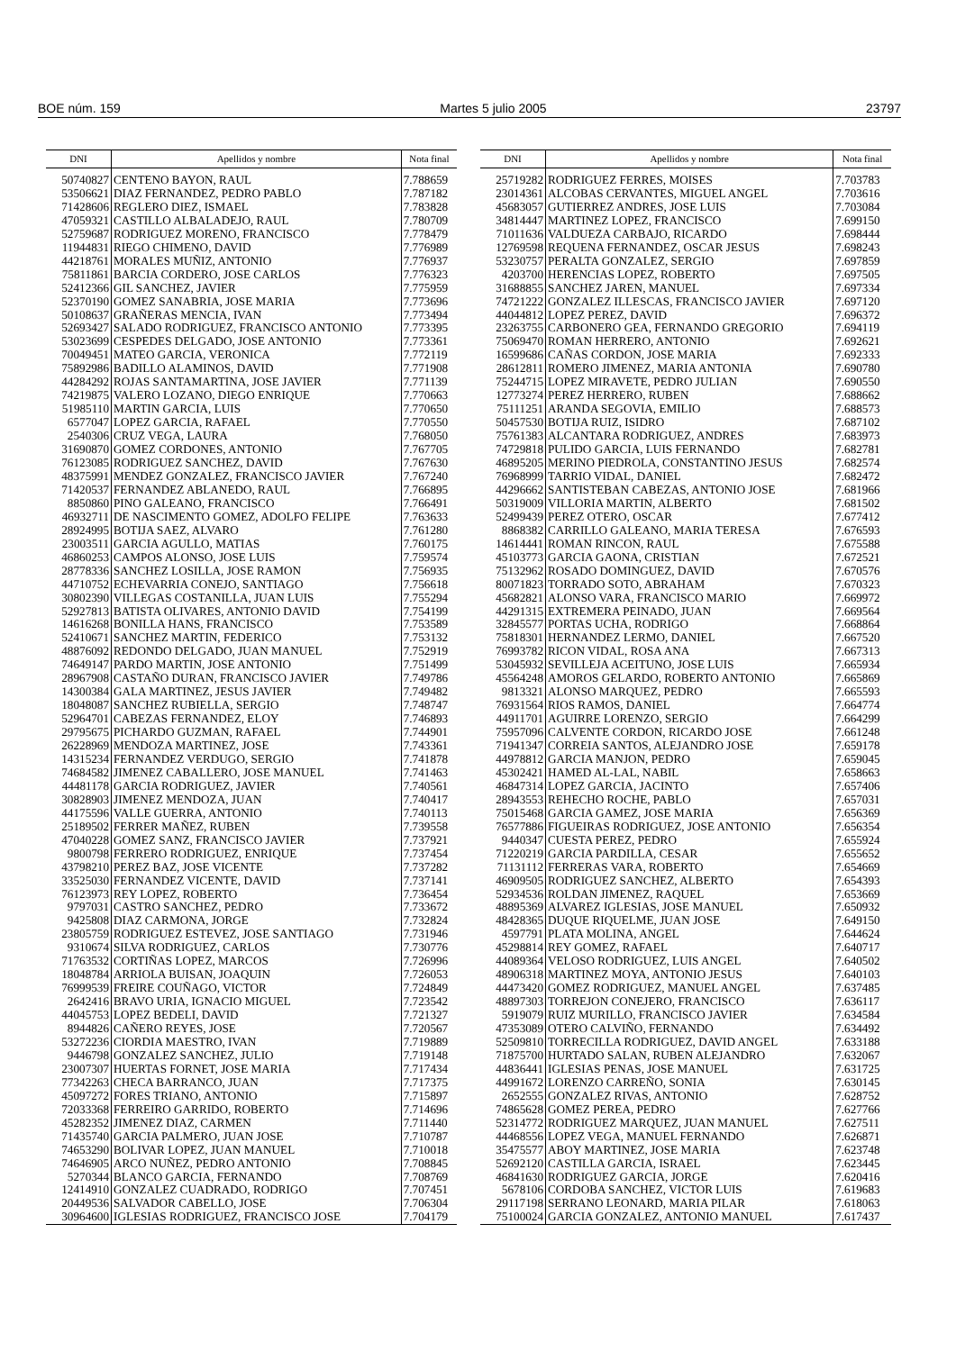BOE núm. 159 Martes 5 julio 2005 23797
| DNI | Apellidos y nombre | Nota final |
| --- | --- | --- |
| 50740827 | CENTENO BAYON, RAUL | 7.788659 |
| 53506621 | DIAZ FERNANDEZ, PEDRO PABLO | 7.787182 |
| 71428606 | REGLERO DIEZ, ISMAEL | 7.783828 |
| 47059321 | CASTILLO ALBALADEJO, RAUL | 7.780709 |
| 52759687 | RODRIGUEZ MORENO, FRANCISCO | 7.778479 |
| 11944831 | RIEGO CHIMENO, DAVID | 7.776989 |
| 44218761 | MORALES MUÑIZ, ANTONIO | 7.776937 |
| 75811861 | BARCIA CORDERO, JOSE CARLOS | 7.776323 |
| 52412366 | GIL SANCHEZ, JAVIER | 7.775959 |
| 52370190 | GOMEZ SANABRIA, JOSE MARIA | 7.773696 |
| 50108637 | GRAÑERAS MENCIA, IVAN | 7.773494 |
| 52693427 | SALADO RODRIGUEZ, FRANCISCO ANTONIO | 7.773395 |
| 53023699 | CESPEDES DELGADO, JOSE ANTONIO | 7.773361 |
| 70049451 | MATEO GARCIA, VERONICA | 7.772119 |
| 75892986 | BADILLO ALAMINOS, DAVID | 7.771908 |
| 44284292 | ROJAS SANTAMARTINA, JOSE JAVIER | 7.771139 |
| 74219875 | VALERO LOZANO, DIEGO ENRIQUE | 7.770663 |
| 51985110 | MARTIN GARCIA, LUIS | 7.770650 |
| 6577047 | LOPEZ GARCIA, RAFAEL | 7.770550 |
| 2540306 | CRUZ VEGA, LAURA | 7.768050 |
| 31690870 | GOMEZ CORDONES, ANTONIO | 7.767705 |
| 76123085 | RODRIGUEZ SANCHEZ, DAVID | 7.767630 |
| 48375991 | MENDEZ GONZALEZ, FRANCISCO JAVIER | 7.767240 |
| 71420537 | FERNANDEZ ABLANEDO, RAUL | 7.766895 |
| 8850860 | PINO GALEANO, FRANCISCO | 7.766491 |
| 46932711 | DE NASCIMENTO GOMEZ, ADOLFO FELIPE | 7.763633 |
| 28924995 | BOTIJA SAEZ, ALVARO | 7.761280 |
| 23003511 | GARCIA AGULLO, MATIAS | 7.760175 |
| 46860253 | CAMPOS ALONSO, JOSE LUIS | 7.759574 |
| 28778336 | SANCHEZ LOSILLA, JOSE RAMON | 7.756935 |
| 44710752 | ECHEVARRIA CONEJO, SANTIAGO | 7.756618 |
| 30802390 | VILLEGAS COSTANILLA, JUAN LUIS | 7.755294 |
| 52927813 | BATISTA OLIVARES, ANTONIO DAVID | 7.754199 |
| 14616268 | BONILLA HANS, FRANCISCO | 7.753589 |
| 52410671 | SANCHEZ MARTIN, FEDERICO | 7.753132 |
| 48876092 | REDONDO DELGADO, JUAN MANUEL | 7.752919 |
| 74649147 | PARDO MARTIN, JOSE ANTONIO | 7.751499 |
| 28967908 | CASTAÑO DURAN, FRANCISCO JAVIER | 7.749786 |
| 14300384 | GALA MARTINEZ, JESUS JAVIER | 7.749482 |
| 18048087 | SANCHEZ RUBIELLA, SERGIO | 7.748747 |
| 52964701 | CABEZAS FERNANDEZ, ELOY | 7.746893 |
| 29795675 | PICHARDO GUZMAN, RAFAEL | 7.744901 |
| 26228969 | MENDOZA MARTINEZ, JOSE | 7.743361 |
| 14315234 | FERNANDEZ VERDUGO, SERGIO | 7.741878 |
| 74684582 | JIMENEZ CABALLERO, JOSE MANUEL | 7.741463 |
| 44481178 | GARCIA RODRIGUEZ, JAVIER | 7.740561 |
| 30828903 | JIMENEZ MENDOZA, JUAN | 7.740417 |
| 44175596 | VALLE GUERRA, ANTONIO | 7.740113 |
| 25189502 | FERRER MAÑEZ, RUBEN | 7.739558 |
| 47040228 | GOMEZ SANZ, FRANCISCO JAVIER | 7.737921 |
| 9800798 | FERRERO RODRIGUEZ, ENRIQUE | 7.737454 |
| 43798210 | PEREZ BAZ, JOSE VICENTE | 7.737282 |
| 33525030 | FERNANDEZ VICENTE, DAVID | 7.737141 |
| 76123973 | REY LOPEZ, ROBERTO | 7.736454 |
| 9797031 | CASTRO SANCHEZ, PEDRO | 7.733672 |
| 9425808 | DIAZ CARMONA, JORGE | 7.732824 |
| 23805759 | RODRIGUEZ ESTEVEZ, JOSE SANTIAGO | 7.731946 |
| 9310674 | SILVA RODRIGUEZ, CARLOS | 7.730776 |
| 71763532 | CORTIÑAS LOPEZ, MARCOS | 7.726996 |
| 18048784 | ARRIOLA BUISAN, JOAQUIN | 7.726053 |
| 76999539 | FREIRE COUÑAGO, VICTOR | 7.724849 |
| 2642416 | BRAVO URIA, IGNACIO MIGUEL | 7.723542 |
| 44045753 | LOPEZ BEDELI, DAVID | 7.721327 |
| 8944826 | CAÑERO REYES, JOSE | 7.720567 |
| 53272236 | CIORDIA MAESTRO, IVAN | 7.719889 |
| 9446798 | GONZALEZ SANCHEZ, JULIO | 7.719148 |
| 23007307 | HUERTAS FORNET, JOSE MARIA | 7.717434 |
| 77342263 | CHECA BARRANCO, JUAN | 7.717375 |
| 45097272 | FORES TRIANO, ANTONIO | 7.715897 |
| 72033368 | FERREIRO GARRIDO, ROBERTO | 7.714696 |
| 45282352 | JIMENEZ DIAZ, CARMEN | 7.711440 |
| 71435740 | GARCIA PALMERO, JUAN JOSE | 7.710787 |
| 74653290 | BOLIVAR LOPEZ, JUAN MANUEL | 7.710018 |
| 74646905 | ARCO NUÑEZ, PEDRO ANTONIO | 7.708845 |
| 5270344 | BLANCO GARCIA, FERNANDO | 7.708769 |
| 12414910 | GONZALEZ CUADRADO, RODRIGO | 7.707451 |
| 20449536 | SALVADOR CABELLO, JOSE | 7.706304 |
| 30964600 | IGLESIAS RODRIGUEZ, FRANCISCO JOSE | 7.704179 |
| DNI | Apellidos y nombre | Nota final |
| --- | --- | --- |
| 25719282 | RODRIGUEZ FERRES, MOISES | 7.703783 |
| 23014361 | ALCOBAS CERVANTES, MIGUEL ANGEL | 7.703616 |
| 45683057 | GUTIERREZ ANDRES, JOSE LUIS | 7.703084 |
| 34814447 | MARTINEZ LOPEZ, FRANCISCO | 7.699150 |
| 71011636 | VALDUEZA CARBAJO, RICARDO | 7.698444 |
| 12769598 | REQUENA FERNANDEZ, OSCAR JESUS | 7.698243 |
| 53230757 | PERALTA GONZALEZ, SERGIO | 7.697859 |
| 4203700 | HERENCIAS LOPEZ, ROBERTO | 7.697505 |
| 31688855 | SANCHEZ JAREN, MANUEL | 7.697334 |
| 74721222 | GONZALEZ ILLESCAS, FRANCISCO JAVIER | 7.697120 |
| 44044812 | LOPEZ PEREZ, DAVID | 7.696372 |
| 23263755 | CARBONERO GEA, FERNANDO GREGORIO | 7.694119 |
| 75069470 | ROMAN HERRERO, ANTONIO | 7.692621 |
| 16599686 | CAÑAS CORDON, JOSE MARIA | 7.692333 |
| 28612811 | ROMERO JIMENEZ, MARIA ANTONIA | 7.690780 |
| 75244715 | LOPEZ MIRAVETE, PEDRO JULIAN | 7.690550 |
| 12773274 | PEREZ HERRERO, RUBEN | 7.688662 |
| 75111251 | ARANDA SEGOVIA, EMILIO | 7.688573 |
| 50457530 | BOTIJA RUIZ, ISIDRO | 7.687102 |
| 75761383 | ALCANTARA RODRIGUEZ, ANDRES | 7.683973 |
| 74729818 | PULIDO GARCIA, LUIS FERNANDO | 7.682781 |
| 46895205 | MERINO PIEDROLA, CONSTANTINO JESUS | 7.682574 |
| 76968999 | TARRIO VIDAL, DANIEL | 7.682472 |
| 44296662 | SANTISTEBAN CABEZAS, ANTONIO JOSE | 7.681966 |
| 50319009 | VILLORIA MARTIN, ALBERTO | 7.681502 |
| 52499439 | PEREZ OTERO, OSCAR | 7.677412 |
| 8868382 | CARRILLO GALEANO, MARIA TERESA | 7.676593 |
| 14614441 | ROMAN RINCON, RAUL | 7.675588 |
| 45103773 | GARCIA GAONA, CRISTIAN | 7.672521 |
| 75132962 | ROSADO DOMINGUEZ, DAVID | 7.670576 |
| 80071823 | TORRADO SOTO, ABRAHAM | 7.670323 |
| 45682821 | ALONSO VARA, FRANCISCO MARIO | 7.669972 |
| 44291315 | EXTREMERA PEINADO, JUAN | 7.669564 |
| 32845577 | PORTAS UCHA, RODRIGO | 7.668864 |
| 75818301 | HERNANDEZ LERMO, DANIEL | 7.667520 |
| 76993782 | RICON VIDAL, ROSA ANA | 7.667313 |
| 53045932 | SEVILLEJA ACEITUNO, JOSE LUIS | 7.665934 |
| 45564248 | AMOROS GELARDO, ROBERTO ANTONIO | 7.665869 |
| 9813321 | ALONSO MARQUEZ, PEDRO | 7.665593 |
| 76931564 | RIOS RAMOS, DANIEL | 7.664774 |
| 44911701 | AGUIRRE LORENZO, SERGIO | 7.664299 |
| 75957096 | CALVENTE CORDON, RICARDO JOSE | 7.661248 |
| 71941347 | CORREIA SANTOS, ALEJANDRO JOSE | 7.659178 |
| 44978812 | GARCIA MANJON, PEDRO | 7.659045 |
| 45302421 | HAMED AL-LAL, NABIL | 7.658663 |
| 46847314 | LOPEZ GARCIA, JACINTO | 7.657406 |
| 28943553 | REHECHO ROCHE, PABLO | 7.657031 |
| 75015468 | GARCIA GAMEZ, JOSE MARIA | 7.656369 |
| 76577886 | FIGUEIRAS RODRIGUEZ, JOSE ANTONIO | 7.656354 |
| 9440347 | CUESTA PEREZ, PEDRO | 7.655924 |
| 71220219 | GARCIA PARDILLA, CESAR | 7.655652 |
| 71131112 | FERRERAS VARA, ROBERTO | 7.654669 |
| 46909505 | RODRIGUEZ SANCHEZ, ALBERTO | 7.654393 |
| 52934536 | ROLDAN JIMENEZ, RAQUEL | 7.653669 |
| 48895369 | ALVAREZ IGLESIAS, JOSE MANUEL | 7.650932 |
| 48428365 | DUQUE RIQUELME, JUAN JOSE | 7.649150 |
| 4597791 | PLATA MOLINA, ANGEL | 7.644624 |
| 45298814 | REY GOMEZ, RAFAEL | 7.640717 |
| 44089364 | VELOSO RODRIGUEZ, LUIS ANGEL | 7.640502 |
| 48906318 | MARTINEZ MOYA, ANTONIO JESUS | 7.640103 |
| 44473420 | GOMEZ RODRIGUEZ, MANUEL ANGEL | 7.637485 |
| 48897303 | TORREJON CONEJERO, FRANCISCO | 7.636117 |
| 5919079 | RUIZ MURILLO, FRANCISCO JAVIER | 7.634584 |
| 47353089 | OTERO CALVIÑO, FERNANDO | 7.634492 |
| 52509810 | TORRECILLA RODRIGUEZ, DAVID ANGEL | 7.633188 |
| 71875700 | HURTADO SALAN, RUBEN ALEJANDRO | 7.632067 |
| 44836441 | IGLESIAS PENAS, JOSE MANUEL | 7.631725 |
| 44991672 | LORENZO CARREÑO, SONIA | 7.630145 |
| 2652555 | GONZALEZ RIVAS, ANTONIO | 7.628752 |
| 74865628 | GOMEZ PEREA, PEDRO | 7.627766 |
| 52314772 | RODRIGUEZ MARQUEZ, JUAN MANUEL | 7.627511 |
| 44468556 | LOPEZ VEGA, MANUEL FERNANDO | 7.626871 |
| 35475577 | ABOY MARTINEZ, JOSE MARIA | 7.623748 |
| 52692120 | CASTILLA GARCIA, ISRAEL | 7.623445 |
| 46841630 | RODRIGUEZ GARCIA, JORGE | 7.620416 |
| 5678106 | CORDOBA SANCHEZ, VICTOR LUIS | 7.619683 |
| 29117198 | SERRANO LEONARD, MARIA PILAR | 7.618063 |
| 75100024 | GARCIA GONZALEZ, ANTONIO MANUEL | 7.617437 |